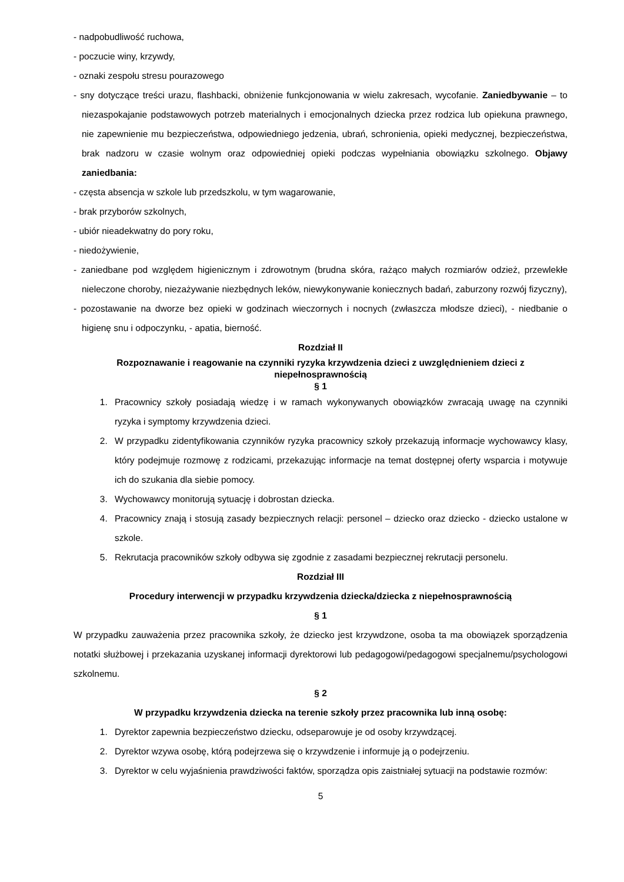- nadpobudliwość ruchowa,
- poczucie winy, krzywdy,
- oznaki zespołu stresu pourazowego
- sny dotyczące treści urazu, flashbacki, obniżenie funkcjonowania w wielu zakresach, wycofanie. Zaniedbywanie – to niezaspokajanie podstawowych potrzeb materialnych i emocjonalnych dziecka przez rodzica lub opiekuna prawnego, nie zapewnienie mu bezpieczeństwa, odpowiedniego jedzenia, ubrań, schronienia, opieki medycznej, bezpieczeństwa, brak nadzoru w czasie wolnym oraz odpowiedniej opieki podczas wypełniania obowiązku szkolnego. Objawy zaniedbania:
- częsta absencja w szkole lub przedszkolu, w tym wagarowanie,
- brak przyborów szkolnych,
- ubiór nieadekwatny do pory roku,
- niedożywienie,
- zaniedbane pod względem higienicznym i zdrowotnym (brudna skóra, rażąco małych rozmiarów odzież, przewlekłe nieleczone choroby, niezażywanie niezbędnych leków, niewykonywanie koniecznych badań, zaburzony rozwój fizyczny),
- pozostawanie na dworze bez opieki w godzinach wieczornych i nocnych (zwłaszcza młodsze dzieci), - niedbanie o higienę snu i odpoczynku, - apatia, bierność.
Rozdział II
Rozpoznawanie i reagowanie na czynniki ryzyka krzywdzenia dzieci z uwzględnieniem dzieci z niepełnosprawnością
§ 1
1. Pracownicy szkoły posiadają wiedzę i w ramach wykonywanych obowiązków zwracają uwagę na czynniki ryzyka i symptomy krzywdzenia dzieci.
2. W przypadku zidentyfikowania czynników ryzyka pracownicy szkoły przekazują informacje wychowawcy klasy, który podejmuje rozmowę z rodzicami, przekazując informacje na temat dostępnej oferty wsparcia i motywuje ich do szukania dla siebie pomocy.
3. Wychowawcy monitorują sytuację i dobrostan dziecka.
4. Pracownicy znają i stosują zasady bezpiecznych relacji: personel – dziecko oraz dziecko - dziecko ustalone w szkole.
5. Rekrutacja pracowników szkoły odbywa się zgodnie z zasadami bezpiecznej rekrutacji personelu.
Rozdział III
Procedury interwencji w przypadku krzywdzenia dziecka/dziecka z niepełnosprawnością
§ 1
W przypadku zauważenia przez pracownika szkoły, że dziecko jest krzywdzone, osoba ta ma obowiązek sporządzenia notatki służbowej i przekazania uzyskanej informacji dyrektorowi lub pedagogowi/pedagogowi specjalnemu/psychologowi szkolnemu.
§ 2
W przypadku krzywdzenia dziecka na terenie szkoły przez pracownika lub inną osobę:
1. Dyrektor zapewnia bezpieczeństwo dziecku, odseparowuje je od osoby krzywdzącej.
2. Dyrektor wzywa osobę, którą podejrzewa się o krzywdzenie i informuje ją o podejrzeniu.
3. Dyrektor w celu wyjaśnienia prawdziwości faktów, sporządza opis zaistniałej sytuacji na podstawie rozmów:
5